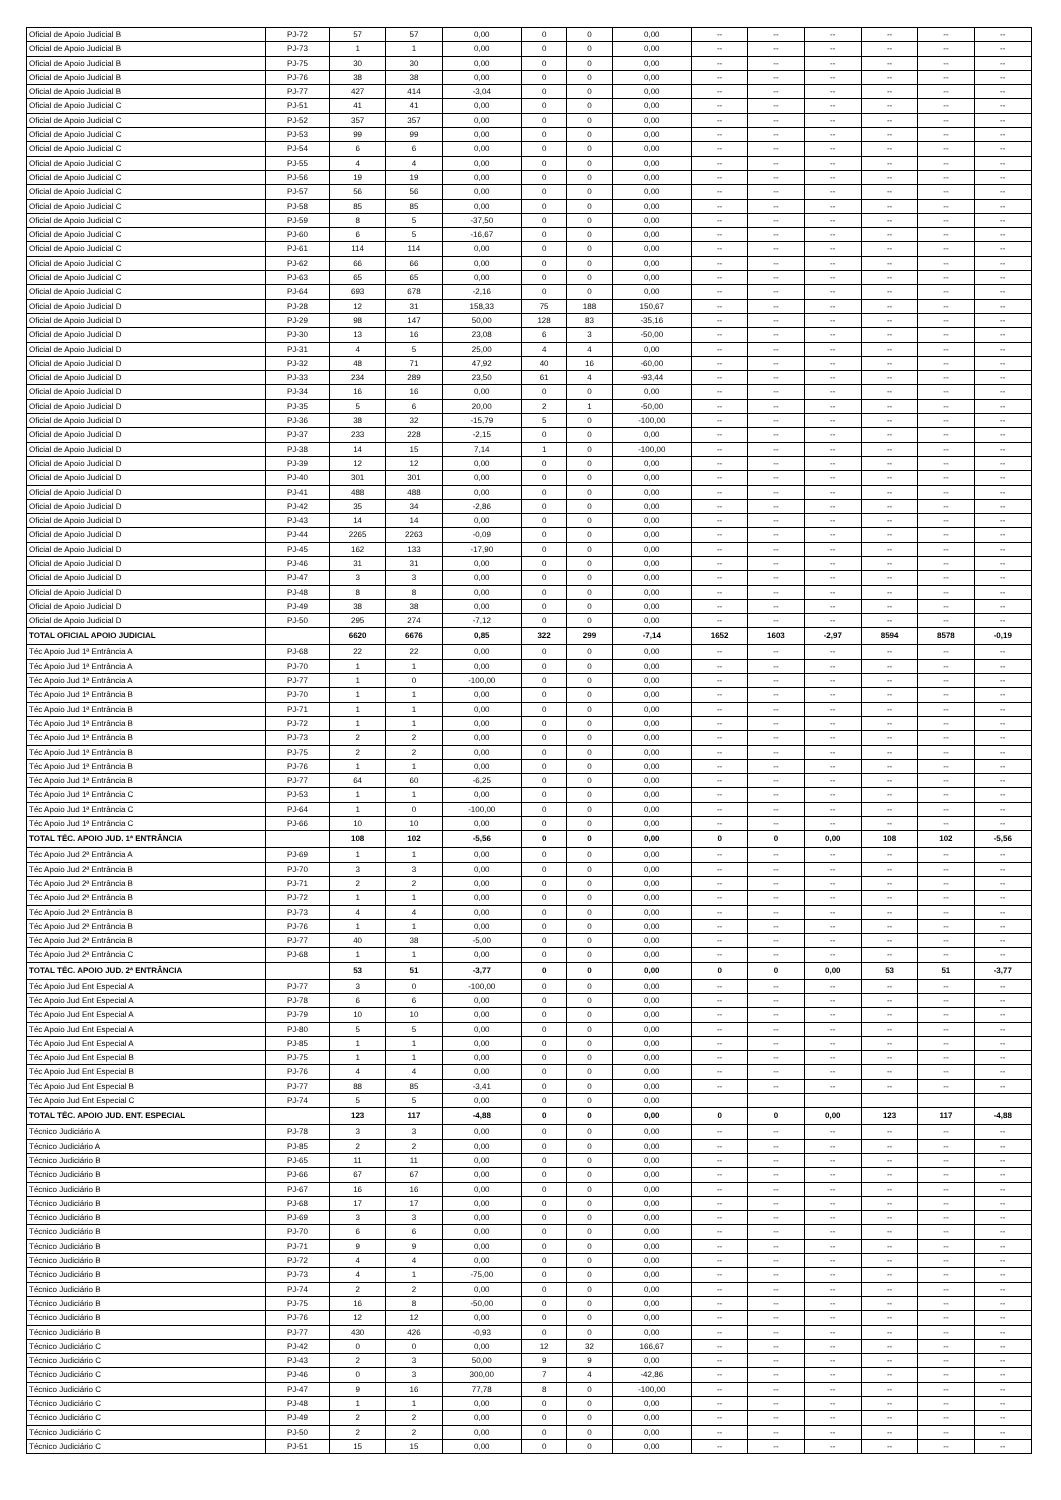| Oficial de Apoio Judicial B | PJ-72 | 57 | 57 | 0,00 | 0 | 0 | 0,00 | -- | -- | -- | -- | -- | -- |
| Oficial de Apoio Judicial B | PJ-73 | 1 | 1 | 0,00 | 0 | 0 | 0,00 | -- | -- | -- | -- | -- | -- |
| Oficial de Apoio Judicial B | PJ-75 | 30 | 30 | 0,00 | 0 | 0 | 0,00 | -- | -- | -- | -- | -- | -- |
| Oficial de Apoio Judicial B | PJ-76 | 38 | 38 | 0,00 | 0 | 0 | 0,00 | -- | -- | -- | -- | -- | -- |
| Oficial de Apoio Judicial B | PJ-77 | 427 | 414 | -3,04 | 0 | 0 | 0,00 | -- | -- | -- | -- | -- | -- |
| Oficial de Apoio Judicial C | PJ-51 | 41 | 41 | 0,00 | 0 | 0 | 0,00 | -- | -- | -- | -- | -- | -- |
| Oficial de Apoio Judicial C | PJ-52 | 357 | 357 | 0,00 | 0 | 0 | 0,00 | -- | -- | -- | -- | -- | -- |
| Oficial de Apoio Judicial C | PJ-53 | 99 | 99 | 0,00 | 0 | 0 | 0,00 | -- | -- | -- | -- | -- | -- |
| Oficial de Apoio Judicial C | PJ-54 | 6 | 6 | 0,00 | 0 | 0 | 0,00 | -- | -- | -- | -- | -- | -- |
| Oficial de Apoio Judicial C | PJ-55 | 4 | 4 | 0,00 | 0 | 0 | 0,00 | -- | -- | -- | -- | -- | -- |
| Oficial de Apoio Judicial C | PJ-56 | 19 | 19 | 0,00 | 0 | 0 | 0,00 | -- | -- | -- | -- | -- | -- |
| Oficial de Apoio Judicial C | PJ-57 | 56 | 56 | 0,00 | 0 | 0 | 0,00 | -- | -- | -- | -- | -- | -- |
| Oficial de Apoio Judicial C | PJ-58 | 85 | 85 | 0,00 | 0 | 0 | 0,00 | -- | -- | -- | -- | -- | -- |
| Oficial de Apoio Judicial C | PJ-59 | 8 | 5 | -37,50 | 0 | 0 | 0,00 | -- | -- | -- | -- | -- | -- |
| Oficial de Apoio Judicial C | PJ-60 | 6 | 5 | -16,67 | 0 | 0 | 0,00 | -- | -- | -- | -- | -- | -- |
| Oficial de Apoio Judicial C | PJ-61 | 114 | 114 | 0,00 | 0 | 0 | 0,00 | -- | -- | -- | -- | -- | -- |
| Oficial de Apoio Judicial C | PJ-62 | 66 | 66 | 0,00 | 0 | 0 | 0,00 | -- | -- | -- | -- | -- | -- |
| Oficial de Apoio Judicial C | PJ-63 | 65 | 65 | 0,00 | 0 | 0 | 0,00 | -- | -- | -- | -- | -- | -- |
| Oficial de Apoio Judicial C | PJ-64 | 693 | 678 | -2,16 | 0 | 0 | 0,00 | -- | -- | -- | -- | -- | -- |
| Oficial de Apoio Judicial D | PJ-28 | 12 | 31 | 158,33 | 75 | 188 | 150,67 | -- | -- | -- | -- | -- | -- |
| Oficial de Apoio Judicial D | PJ-29 | 98 | 147 | 50,00 | 128 | 83 | -35,16 | -- | -- | -- | -- | -- | -- |
| Oficial de Apoio Judicial D | PJ-30 | 13 | 16 | 23,08 | 6 | 3 | -50,00 | -- | -- | -- | -- | -- | -- |
| Oficial de Apoio Judicial D | PJ-31 | 4 | 5 | 25,00 | 4 | 4 | 0,00 | -- | -- | -- | -- | -- | -- |
| Oficial de Apoio Judicial D | PJ-32 | 48 | 71 | 47,92 | 40 | 16 | -60,00 | -- | -- | -- | -- | -- | -- |
| Oficial de Apoio Judicial D | PJ-33 | 234 | 289 | 23,50 | 61 | 4 | -93,44 | -- | -- | -- | -- | -- | -- |
| Oficial de Apoio Judicial D | PJ-34 | 16 | 16 | 0,00 | 0 | 0 | 0,00 | -- | -- | -- | -- | -- | -- |
| Oficial de Apoio Judicial D | PJ-35 | 5 | 6 | 20,00 | 2 | 1 | -50,00 | -- | -- | -- | -- | -- | -- |
| Oficial de Apoio Judicial D | PJ-36 | 38 | 32 | -15,79 | 5 | 0 | -100,00 | -- | -- | -- | -- | -- | -- |
| Oficial de Apoio Judicial D | PJ-37 | 233 | 228 | -2,15 | 0 | 0 | 0,00 | -- | -- | -- | -- | -- | -- |
| Oficial de Apoio Judicial D | PJ-38 | 14 | 15 | 7,14 | 1 | 0 | -100,00 | -- | -- | -- | -- | -- | -- |
| Oficial de Apoio Judicial D | PJ-39 | 12 | 12 | 0,00 | 0 | 0 | 0,00 | -- | -- | -- | -- | -- | -- |
| Oficial de Apoio Judicial D | PJ-40 | 301 | 301 | 0,00 | 0 | 0 | 0,00 | -- | -- | -- | -- | -- | -- |
| Oficial de Apoio Judicial D | PJ-41 | 488 | 488 | 0,00 | 0 | 0 | 0,00 | -- | -- | -- | -- | -- | -- |
| Oficial de Apoio Judicial D | PJ-42 | 35 | 34 | -2,86 | 0 | 0 | 0,00 | -- | -- | -- | -- | -- | -- |
| Oficial de Apoio Judicial D | PJ-43 | 14 | 14 | 0,00 | 0 | 0 | 0,00 | -- | -- | -- | -- | -- | -- |
| Oficial de Apoio Judicial D | PJ-44 | 2265 | 2263 | -0,09 | 0 | 0 | 0,00 | -- | -- | -- | -- | -- | -- |
| Oficial de Apoio Judicial D | PJ-45 | 162 | 133 | -17,90 | 0 | 0 | 0,00 | -- | -- | -- | -- | -- | -- |
| Oficial de Apoio Judicial D | PJ-46 | 31 | 31 | 0,00 | 0 | 0 | 0,00 | -- | -- | -- | -- | -- | -- |
| Oficial de Apoio Judicial D | PJ-47 | 3 | 3 | 0,00 | 0 | 0 | 0,00 | -- | -- | -- | -- | -- | -- |
| Oficial de Apoio Judicial D | PJ-48 | 8 | 8 | 0,00 | 0 | 0 | 0,00 | -- | -- | -- | -- | -- | -- |
| Oficial de Apoio Judicial D | PJ-49 | 38 | 38 | 0,00 | 0 | 0 | 0,00 | -- | -- | -- | -- | -- | -- |
| Oficial de Apoio Judicial D | PJ-50 | 295 | 274 | -7,12 | 0 | 0 | 0,00 | -- | -- | -- | -- | -- | -- |
| TOTAL OFICIAL APOIO JUDICIAL | | 6620 | 6676 | 0,85 | 322 | 299 | -7,14 | 1652 | 1603 | -2,97 | 8594 | 8578 | -0,19 |
| Téc Apoio Jud 1ª Entrância A | PJ-68 | 22 | 22 | 0,00 | 0 | 0 | 0,00 | -- | -- | -- | -- | -- | -- |
| Téc Apoio Jud 1ª Entrância A | PJ-70 | 1 | 1 | 0,00 | 0 | 0 | 0,00 | -- | -- | -- | -- | -- | -- |
| Téc Apoio Jud 1ª Entrância A | PJ-77 | 1 | 0 | -100,00 | 0 | 0 | 0,00 | -- | -- | -- | -- | -- | -- |
| Téc Apoio Jud 1ª Entrância B | PJ-70 | 1 | 1 | 0,00 | 0 | 0 | 0,00 | -- | -- | -- | -- | -- | -- |
| Téc Apoio Jud 1ª Entrância B | PJ-71 | 1 | 1 | 0,00 | 0 | 0 | 0,00 | -- | -- | -- | -- | -- | -- |
| Téc Apoio Jud 1ª Entrância B | PJ-72 | 1 | 1 | 0,00 | 0 | 0 | 0,00 | -- | -- | -- | -- | -- | -- |
| Téc Apoio Jud 1ª Entrância B | PJ-73 | 2 | 2 | 0,00 | 0 | 0 | 0,00 | -- | -- | -- | -- | -- | -- |
| Téc Apoio Jud 1ª Entrância B | PJ-75 | 2 | 2 | 0,00 | 0 | 0 | 0,00 | -- | -- | -- | -- | -- | -- |
| Téc Apoio Jud 1ª Entrância B | PJ-76 | 1 | 1 | 0,00 | 0 | 0 | 0,00 | -- | -- | -- | -- | -- | -- |
| Téc Apoio Jud 1ª Entrância B | PJ-77 | 64 | 60 | -6,25 | 0 | 0 | 0,00 | -- | -- | -- | -- | -- | -- |
| Téc Apoio Jud 1ª Entrância C | PJ-53 | 1 | 1 | 0,00 | 0 | 0 | 0,00 | -- | -- | -- | -- | -- | -- |
| Téc Apoio Jud 1ª Entrância C | PJ-64 | 1 | 0 | -100,00 | 0 | 0 | 0,00 | -- | -- | -- | -- | -- | -- |
| Téc Apoio Jud 1ª Entrância C | PJ-66 | 10 | 10 | 0,00 | 0 | 0 | 0,00 | -- | -- | -- | -- | -- | -- |
| TOTAL TÉC. APOIO JUD. 1ª ENTRÂNCIA | | 108 | 102 | -5,56 | 0 | 0 | 0,00 | 0 | 0 | 0,00 | 108 | 102 | -5,56 |
| Téc Apoio Jud 2ª Entrância A | PJ-69 | 1 | 1 | 0,00 | 0 | 0 | 0,00 | -- | -- | -- | -- | -- | -- |
| Téc Apoio Jud 2ª Entrância B | PJ-70 | 3 | 3 | 0,00 | 0 | 0 | 0,00 | -- | -- | -- | -- | -- | -- |
| Téc Apoio Jud 2ª Entrância B | PJ-71 | 2 | 2 | 0,00 | 0 | 0 | 0,00 | -- | -- | -- | -- | -- | -- |
| Téc Apoio Jud 2ª Entrância B | PJ-72 | 1 | 1 | 0,00 | 0 | 0 | 0,00 | -- | -- | -- | -- | -- | -- |
| Téc Apoio Jud 2ª Entrância B | PJ-73 | 4 | 4 | 0,00 | 0 | 0 | 0,00 | -- | -- | -- | -- | -- | -- |
| Téc Apoio Jud 2ª Entrância B | PJ-76 | 1 | 1 | 0,00 | 0 | 0 | 0,00 | -- | -- | -- | -- | -- | -- |
| Téc Apoio Jud 2ª Entrância B | PJ-77 | 40 | 38 | -5,00 | 0 | 0 | 0,00 | -- | -- | -- | -- | -- | -- |
| Téc Apoio Jud 2ª Entrância C | PJ-68 | 1 | 1 | 0,00 | 0 | 0 | 0,00 | -- | -- | -- | -- | -- | -- |
| TOTAL TÉC. APOIO JUD. 2ª ENTRÂNCIA | | 53 | 51 | -3,77 | 0 | 0 | 0,00 | 0 | 0 | 0,00 | 53 | 51 | -3,77 |
| Téc Apoio Jud Ent Especial A | PJ-77 | 3 | 0 | -100,00 | 0 | 0 | 0,00 | -- | -- | -- | -- | -- | -- |
| Téc Apoio Jud Ent Especial A | PJ-78 | 6 | 6 | 0,00 | 0 | 0 | 0,00 | -- | -- | -- | -- | -- | -- |
| Téc Apoio Jud Ent Especial A | PJ-79 | 10 | 10 | 0,00 | 0 | 0 | 0,00 | -- | -- | -- | -- | -- | -- |
| Téc Apoio Jud Ent Especial A | PJ-80 | 5 | 5 | 0,00 | 0 | 0 | 0,00 | -- | -- | -- | -- | -- | -- |
| Téc Apoio Jud Ent Especial A | PJ-85 | 1 | 1 | 0,00 | 0 | 0 | 0,00 | -- | -- | -- | -- | -- | -- |
| Téc Apoio Jud Ent Especial B | PJ-75 | 1 | 1 | 0,00 | 0 | 0 | 0,00 | -- | -- | -- | -- | -- | -- |
| Téc Apoio Jud Ent Especial B | PJ-76 | 4 | 4 | 0,00 | 0 | 0 | 0,00 | -- | -- | -- | -- | -- | -- |
| Téc Apoio Jud Ent Especial B | PJ-77 | 88 | 85 | -3,41 | 0 | 0 | 0,00 | -- | -- | -- | -- | -- | -- |
| Téc Apoio Jud Ent Especial C | PJ-74 | 5 | 5 | 0,00 | 0 | 0 | 0,00 | | | | | | |
| TOTAL TÉC. APOIO JUD. ENT. ESPECIAL | | 123 | 117 | -4,88 | 0 | 0 | 0,00 | 0 | 0 | 0,00 | 123 | 117 | -4,88 |
| Técnico Judiciário A | PJ-78 | 3 | 3 | 0,00 | 0 | 0 | 0,00 | -- | -- | -- | -- | -- | -- |
| Técnico Judiciário A | PJ-85 | 2 | 2 | 0,00 | 0 | 0 | 0,00 | -- | -- | -- | -- | -- | -- |
| Técnico Judiciário B | PJ-65 | 11 | 11 | 0,00 | 0 | 0 | 0,00 | -- | -- | -- | -- | -- | -- |
| Técnico Judiciário B | PJ-66 | 67 | 67 | 0,00 | 0 | 0 | 0,00 | -- | -- | -- | -- | -- | -- |
| Técnico Judiciário B | PJ-67 | 16 | 16 | 0,00 | 0 | 0 | 0,00 | -- | -- | -- | -- | -- | -- |
| Técnico Judiciário B | PJ-68 | 17 | 17 | 0,00 | 0 | 0 | 0,00 | -- | -- | -- | -- | -- | -- |
| Técnico Judiciário B | PJ-69 | 3 | 3 | 0,00 | 0 | 0 | 0,00 | -- | -- | -- | -- | -- | -- |
| Técnico Judiciário B | PJ-70 | 6 | 6 | 0,00 | 0 | 0 | 0,00 | -- | -- | -- | -- | -- | -- |
| Técnico Judiciário B | PJ-71 | 9 | 9 | 0,00 | 0 | 0 | 0,00 | -- | -- | -- | -- | -- | -- |
| Técnico Judiciário B | PJ-72 | 4 | 4 | 0,00 | 0 | 0 | 0,00 | -- | -- | -- | -- | -- | -- |
| Técnico Judiciário B | PJ-73 | 4 | 1 | -75,00 | 0 | 0 | 0,00 | -- | -- | -- | -- | -- | -- |
| Técnico Judiciário B | PJ-74 | 2 | 2 | 0,00 | 0 | 0 | 0,00 | -- | -- | -- | -- | -- | -- |
| Técnico Judiciário B | PJ-75 | 16 | 8 | -50,00 | 0 | 0 | 0,00 | -- | -- | -- | -- | -- | -- |
| Técnico Judiciário B | PJ-76 | 12 | 12 | 0,00 | 0 | 0 | 0,00 | -- | -- | -- | -- | -- | -- |
| Técnico Judiciário B | PJ-77 | 430 | 426 | -0,93 | 0 | 0 | 0,00 | -- | -- | -- | -- | -- | -- |
| Técnico Judiciário C | PJ-42 | 0 | 0 | 0,00 | 12 | 32 | 166,67 | -- | -- | -- | -- | -- | -- |
| Técnico Judiciário C | PJ-43 | 2 | 3 | 50,00 | 9 | 9 | 0,00 | -- | -- | -- | -- | -- | -- |
| Técnico Judiciário C | PJ-46 | 0 | 3 | 300,00 | 7 | 4 | -42,86 | -- | -- | -- | -- | -- | -- |
| Técnico Judiciário C | PJ-47 | 9 | 16 | 77,78 | 8 | 0 | -100,00 | -- | -- | -- | -- | -- | -- |
| Técnico Judiciário C | PJ-48 | 1 | 1 | 0,00 | 0 | 0 | 0,00 | -- | -- | -- | -- | -- | -- |
| Técnico Judiciário C | PJ-49 | 2 | 2 | 0,00 | 0 | 0 | 0,00 | -- | -- | -- | -- | -- | -- |
| Técnico Judiciário C | PJ-50 | 2 | 2 | 0,00 | 0 | 0 | 0,00 | -- | -- | -- | -- | -- | -- |
| Técnico Judiciário C | PJ-51 | 15 | 15 | 0,00 | 0 | 0 | 0,00 | -- | -- | -- | -- | -- | -- |